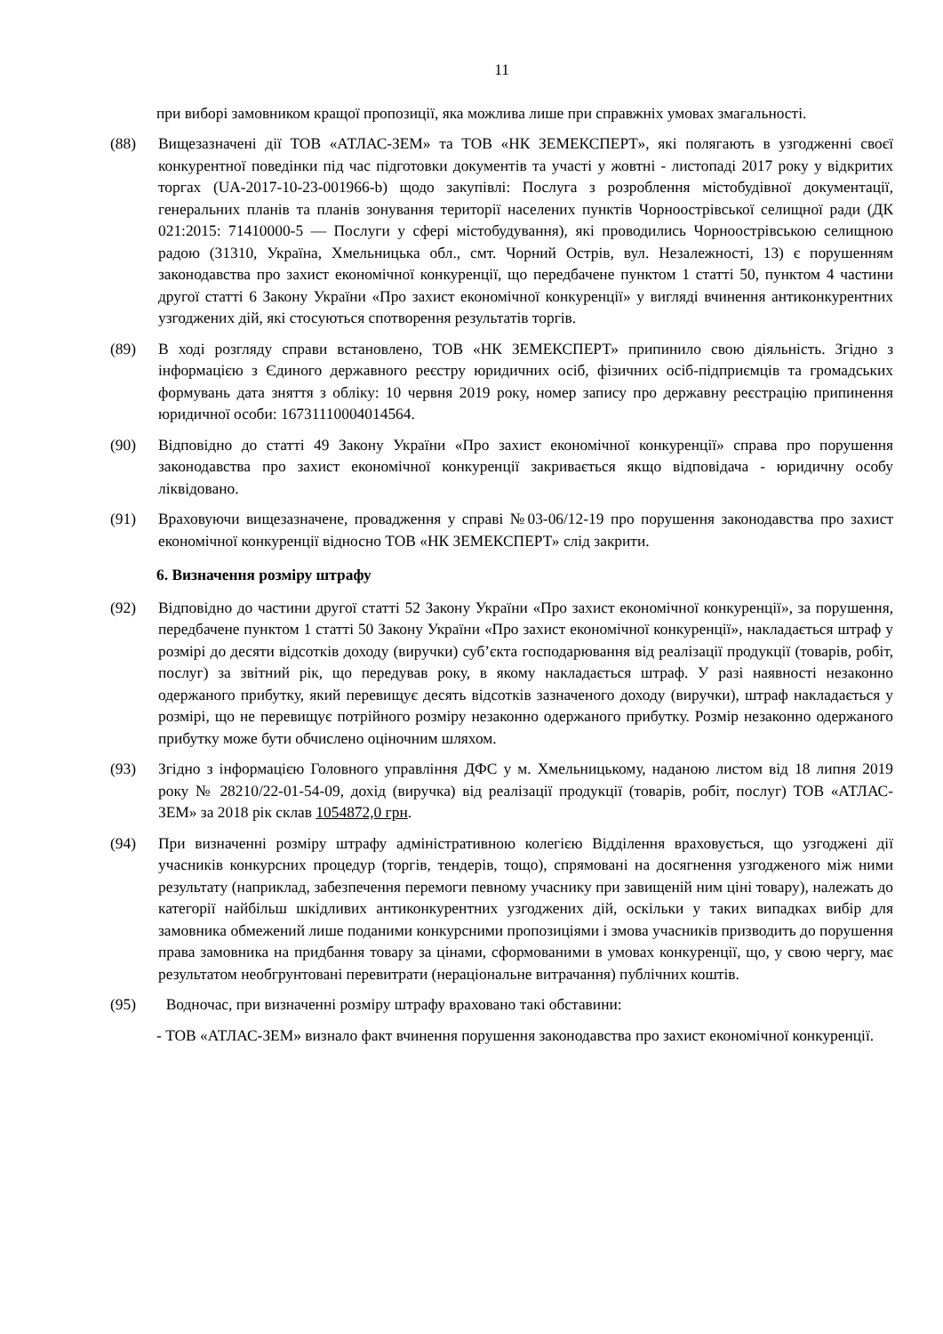11
при виборі замовником кращої пропозиції, яка можлива лише при справжніх умовах змагальності.
(88) Вищезазначені дії ТОВ «АТЛАС-ЗЕМ» та ТОВ «НК ЗЕМЕКСПЕРТ», які полягають в узгодженні своєї конкурентної поведінки під час підготовки документів та участі у жовтні - листопаді 2017 року у відкритих торгах (UA-2017-10-23-001966-b) щодо закупівлі: Послуга з розроблення містобудівної документації, генеральних планів та планів зонування території населених пунктів Чорноострівської селищної ради (ДК 021:2015: 71410000-5 — Послуги у сфері містобудування), які проводились Чорноострівською селищною радою (31310, Україна, Хмельницька обл., смт. Чорний Острів, вул. Незалежності, 13) є порушенням законодавства про захист економічної конкуренції, що передбачене пунктом 1 статті 50, пунктом 4 частини другої статті 6 Закону України «Про захист економічної конкуренції» у вигляді вчинення антиконкурентних узгоджених дій, які стосуються спотворення результатів торгів.
(89) В ході розгляду справи встановлено, ТОВ «НК ЗЕМЕКСПЕРТ» припинило свою діяльність. Згідно з інформацією з Єдиного державного реєстру юридичних осіб, фізичних осіб-підприємців та громадських формувань дата зняття з обліку: 10 червня 2019 року, номер запису про державну реєстрацію припинення юридичної особи: 16731110004014564.
(90) Відповідно до статті 49 Закону України «Про захист економічної конкуренції» справа про порушення законодавства про захист економічної конкуренції закривається якщо відповідача - юридичну особу ліквідовано.
(91) Враховуючи вищезазначене, провадження у справі №03-06/12-19 про порушення законодавства про захист економічної конкуренції відносно ТОВ «НК ЗЕМЕКСПЕРТ» слід закрити.
6. Визначення розміру штрафу
(92) Відповідно до частини другої статті 52 Закону України «Про захист економічної конкуренції», за порушення, передбачене пунктом 1 статті 50 Закону України «Про захист економічної конкуренції», накладається штраф у розмірі до десяти відсотків доходу (виручки) суб’єкта господарювання від реалізації продукції (товарів, робіт, послуг) за звітний рік, що передував року, в якому накладається штраф. У разі наявності незаконно одержаного прибутку, який перевищує десять відсотків зазначеного доходу (виручки), штраф накладається у розмірі, що не перевищує потрійного розміру незаконно одержаного прибутку. Розмір незаконно одержаного прибутку може бути обчислено оціночним шляхом.
(93) Згідно з інформацією Головного управління ДФС у м. Хмельницькому, наданою листом від 18 липня 2019 року № 28210/22-01-54-09, дохід (виручка) від реалізації продукції (товарів, робіт, послуг) ТОВ «АТЛАС-ЗЕМ» за 2018 рік склав 1054872,0 грн.
(94) При визначенні розміру штрафу адміністративною колегією Відділення враховується, що узгоджені дії учасників конкурсних процедур (торгів, тендерів, тощо), спрямовані на досягнення узгодженого між ними результату (наприклад, забезпечення перемоги певному учаснику при завищеній ним ціні товару), належать до категорії найбільш шкідливих антиконкурентних узгоджених дій, оскільки у таких випадках вибір для замовника обмежений лише поданими конкурсними пропозиціями і змова учасників призводить до порушення права замовника на придбання товару за цінами, сформованими в умовах конкуренції, що, у свою чергу, має результатом необгрунтовані перевитрати (нераціональне витрачання) публічних коштів.
(95) Водночас, при визначенні розміру штрафу враховано такі обставини:
- ТОВ «АТЛАС-ЗЕМ» визнало факт вчинення порушення законодавства про захист економічної конкуренції.